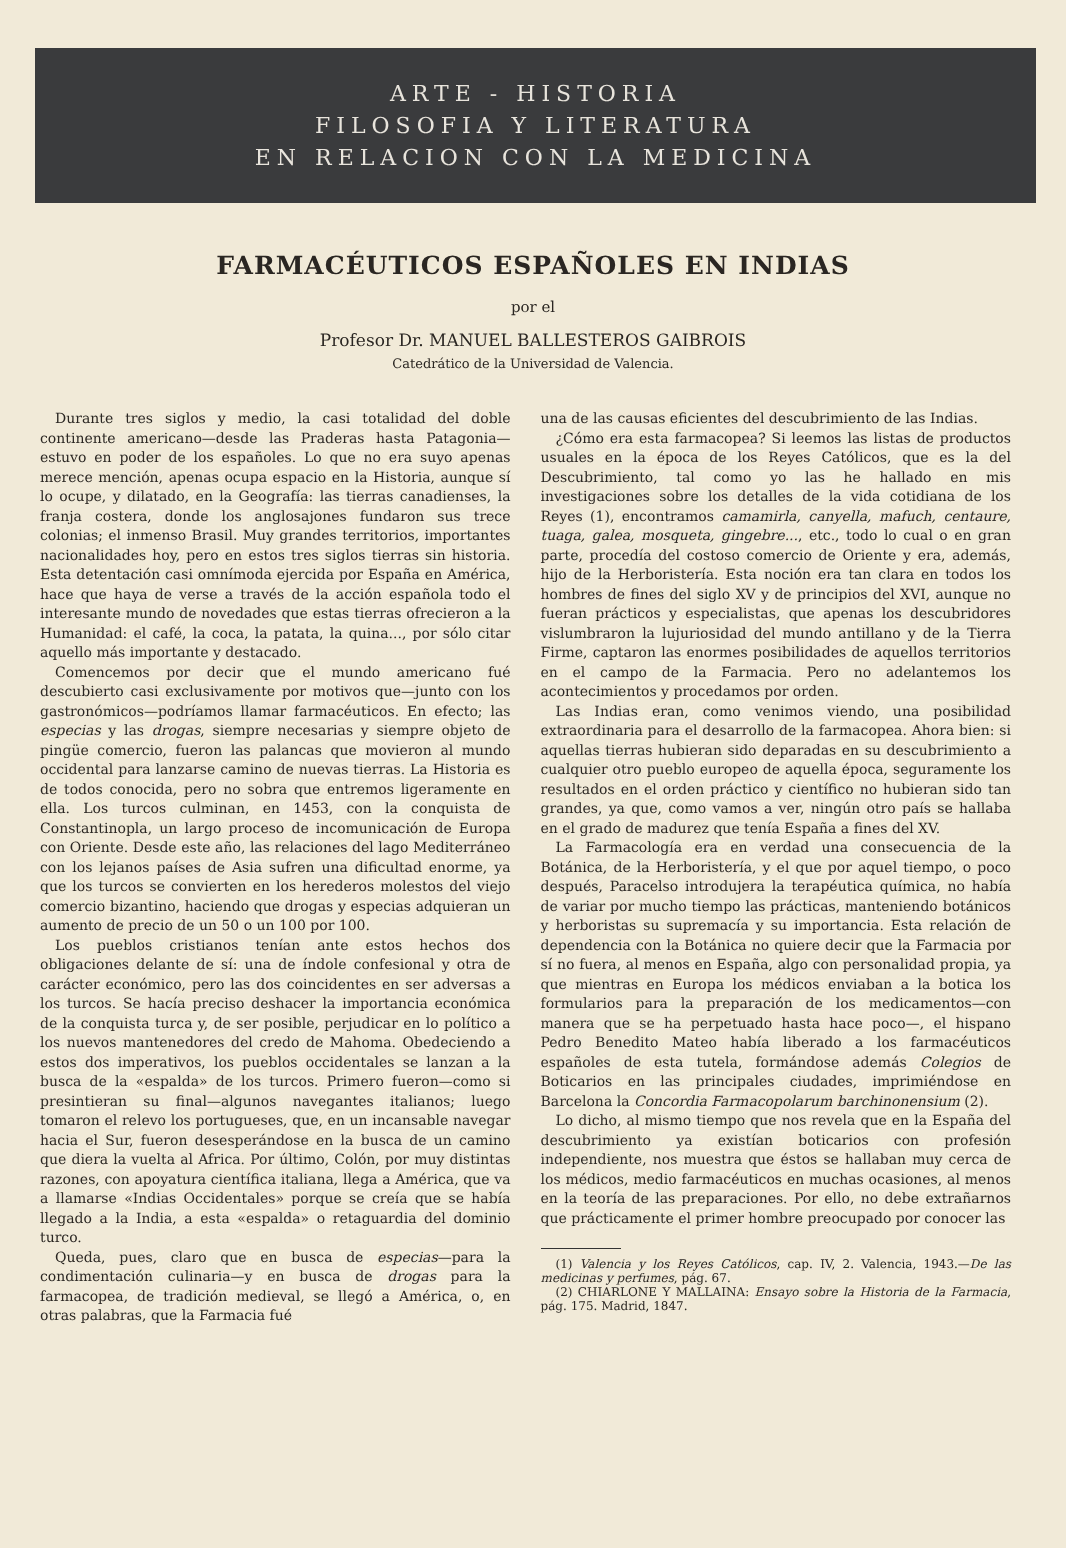ARTE - HISTORIA
FILOSOFIA Y LITERATURA
EN RELACION CON LA MEDICINA
FARMACÉUTICOS ESPAÑOLES EN INDIAS
por el
Profesor Dr. MANUEL BALLESTEROS GAIBROIS
Catedrático de la Universidad de Valencia.
Durante tres siglos y medio, la casi totalidad del doble continente americano—desde las Praderas hasta Patagonia—estuvo en poder de los españoles. Lo que no era suyo apenas merece mención, apenas ocupa espacio en la Historia, aunque sí lo ocupe, y dilatado, en la Geografía: las tierras canadienses, la franja costera, donde los anglosajones fundaron sus trece colonias; el inmenso Brasil. Muy grandes territorios, importantes nacionalidades hoy, pero en estos tres siglos tierras sin historia. Esta detentación casi omnímoda ejercida por España en América, hace que haya de verse a través de la acción española todo el interesante mundo de novedades que estas tierras ofrecieron a la Humanidad: el café, la coca, la patata, la quina..., por sólo citar aquello más importante y destacado.
Comencemos por decir que el mundo americano fué descubierto casi exclusivamente por motivos que—junto con los gastronómicos—podríamos llamar farmacéuticos. En efecto; las especias y las drogas, siempre necesarias y siempre objeto de pingüe comercio, fueron las palancas que movieron al mundo occidental para lanzarse camino de nuevas tierras. La Historia es de todos conocida, pero no sobra que entremos ligeramente en ella. Los turcos culminan, en 1453, con la conquista de Constantinopla, un largo proceso de incomunicación de Europa con Oriente. Desde este año, las relaciones del lago Mediterráneo con los lejanos países de Asia sufren una dificultad enorme, ya que los turcos se convierten en los herederos molestos del viejo comercio bizantino, haciendo que drogas y especias adquieran un aumento de precio de un 50 o un 100 por 100.
Los pueblos cristianos tenían ante estos hechos dos obligaciones delante de sí: una de índole confesional y otra de carácter económico, pero las dos coincidentes en ser adversas a los turcos. Se hacía preciso deshacer la importancia económica de la conquista turca y, de ser posible, perjudicar en lo político a los nuevos mantenedores del credo de Mahoma. Obedeciendo a estos dos imperativos, los pueblos occidentales se lanzan a la busca de la «espalda» de los turcos. Primero fueron—como si presintieran su final—algunos navegantes italianos; luego tomaron el relevo los portugueses, que, en un incansable navegar hacia el Sur, fueron desesperándose en la busca de un camino que diera la vuelta al Africa. Por último, Colón, por muy distintas razones, con apoyatura científica italiana, llega a América, que va a llamarse «Indias Occidentales» porque se creía que se había llegado a la India, a esta «espalda» o retaguardia del dominio turco.
Queda, pues, claro que en busca de especias—para la condimentación culinaria—y en busca de drogas para la farmacopea, de tradición medieval, se llegó a América, o, en otras palabras, que la Farmacia fué
una de las causas eficientes del descubrimiento de las Indias.
¿Cómo era esta farmacopea? Si leemos las listas de productos usuales en la época de los Reyes Católicos, que es la del Descubrimiento, tal como yo las he hallado en mis investigaciones sobre los detalles de la vida cotidiana de los Reyes (1), encontramos camamirla, canyella, mafuch, centaure, tuaga, galea, mosqueta, gingebre..., etc., todo lo cual o en gran parte, procedía del costoso comercio de Oriente y era, además, hijo de la Herboristería. Esta noción era tan clara en todos los hombres de fines del siglo XV y de principios del XVI, aunque no fueran prácticos y especialistas, que apenas los descubridores vislumbraron la lujuriosidad del mundo antillano y de la Tierra Firme, captaron las enormes posibilidades de aquellos territorios en el campo de la Farmacia. Pero no adelantemos los acontecimientos y procedamos por orden.
Las Indias eran, como venimos viendo, una posibilidad extraordinaria para el desarrollo de la farmacopea. Ahora bien: si aquellas tierras hubieran sido deparadas en su descubrimiento a cualquier otro pueblo europeo de aquella época, seguramente los resultados en el orden práctico y científico no hubieran sido tan grandes, ya que, como vamos a ver, ningún otro país se hallaba en el grado de madurez que tenía España a fines del XV.
La Farmacología era en verdad una consecuencia de la Botánica, de la Herboristería, y el que por aquel tiempo, o poco después, Paracelso introdujera la terapéutica química, no había de variar por mucho tiempo las prácticas, manteniendo botánicos y herboristas su supremacía y su importancia. Esta relación de dependencia con la Botánica no quiere decir que la Farmacia por sí no fuera, al menos en España, algo con personalidad propia, ya que mientras en Europa los médicos enviaban a la botica los formularios para la preparación de los medicamentos—con manera que se ha perpetuado hasta hace poco—, el hispano Pedro Benedito Mateo había liberado a los farmacéuticos españoles de esta tutela, formándose además Colegios de Boticarios en las principales ciudades, imprimiéndose en Barcelona la Concordia Farmacopolarum barchinonensium (2).
Lo dicho, al mismo tiempo que nos revela que en la España del descubrimiento ya existían boticarios con profesión independiente, nos muestra que éstos se hallaban muy cerca de los médicos, medio farmacéuticos en muchas ocasiones, al menos en la teoría de las preparaciones. Por ello, no debe extrañarnos que prácticamente el primer hombre preocupado por conocer las
(1) Valencia y los Reyes Católicos, cap. IV, 2. Valencia, 1943.—De las medicinas y perfumes, pág. 67.
(2) CHIARLONE Y MALLAINA: Ensayo sobre la Historia de la Farmacia, pág. 175. Madrid, 1847.